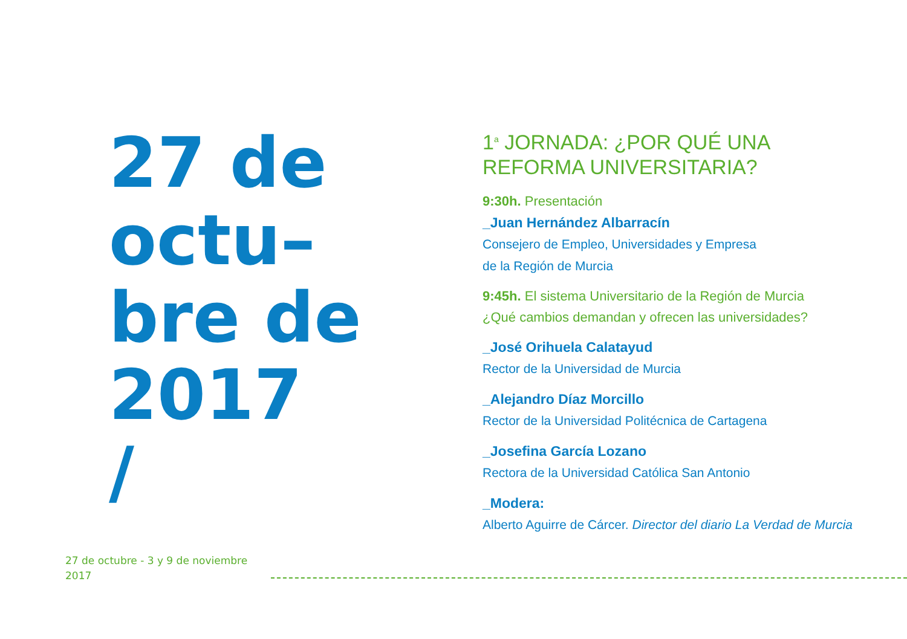27 de
octu–
bre de
2017
/
1<sup>a</sup> JORNADA: ¿POR QUÉ UNA
REFORMA UNIVERSITARIA?
9:30h. Presentación
_Juan Hernández Albarracín
Consejero de Empleo, Universidades y Empresa
de la Región de Murcia
9:45h. El sistema Universitario de la Región de Murcia
¿Qué cambios demandan y ofrecen las universidades?
_José Orihuela Calatayud
Rector de la Universidad de Murcia
_Alejandro Díaz Morcillo
Rector de la Universidad Politécnica de Cartagena
_Josefina García Lozano
Rectora de la Universidad Católica San Antonio
_Modera:
Alberto Aguirre de Cárcer. Director del diario La Verdad de Murcia
27 de octubre - 3 y 9 de noviembre
2017